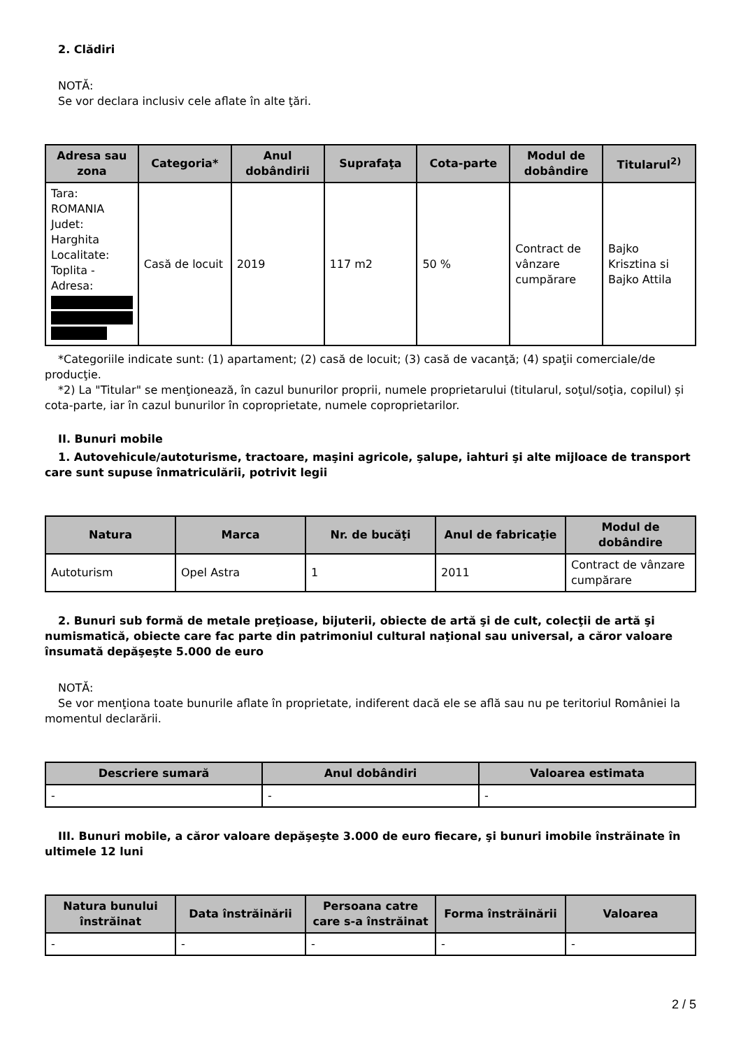2. Clădiri
NOTĂ:
Se vor declara inclusiv cele aflate în alte ţări.
| Adresa sau zona | Categoria* | Anul dobândirii | Suprafaţa | Cota-parte | Modul de dobândire | Titularul<sup>2)</sup> |
| --- | --- | --- | --- | --- | --- | --- |
| Tara: ROMANIA Judet: Harghita Localitate: Toplita - Adresa: | Casă de locuit | 2019 | 117 m2 | 50 % | Contract de vânzare cumpărare | Bajko Krisztina si Bajko Attila |
*Categoriile indicate sunt: (1) apartament; (2) casă de locuit; (3) casă de vacanţă; (4) spaţii comerciale/de producţie.
*2) La "Titular" se menţionează, în cazul bunurilor proprii, numele proprietarului (titularul, soţul/soţia, copilul) și cota-parte, iar în cazul bunurilor în coproprietate, numele coproprietarilor.
II. Bunuri mobile
1. Autovehicule/autoturisme, tractoare, maşini agricole, şalupe, iahturi şi alte mijloace de transport care sunt supuse înmatriculării, potrivit legii
| Natura | Marca | Nr. de bucăţi | Anul de fabricaţie | Modul de dobândire |
| --- | --- | --- | --- | --- |
| Autoturism | Opel Astra | 1 | 2011 | Contract de vânzare cumpărare |
2. Bunuri sub formă de metale preţioase, bijuterii, obiecte de artă şi de cult, colecţii de artă şi numismatică, obiecte care fac parte din patrimoniul cultural naţional sau universal, a căror valoare însumată depăşeşte 5.000 de euro
NOTĂ:
Se vor menţiona toate bunurile aflate în proprietate, indiferent dacă ele se află sau nu pe teritoriul României la momentul declarării.
| Descriere sumară | Anul dobândiri | Valoarea estimata |
| --- | --- | --- |
| - | - | - |
III. Bunuri mobile, a căror valoare depăşeşte 3.000 de euro fiecare, şi bunuri imobile înstrăinate în ultimele 12 luni
| Natura bunului înstrăinat | Data înstrăinării | Persoana catre care s-a înstrăinat | Forma înstrăinării | Valoarea |
| --- | --- | --- | --- | --- |
| - | - | - | - | - |
2 / 5